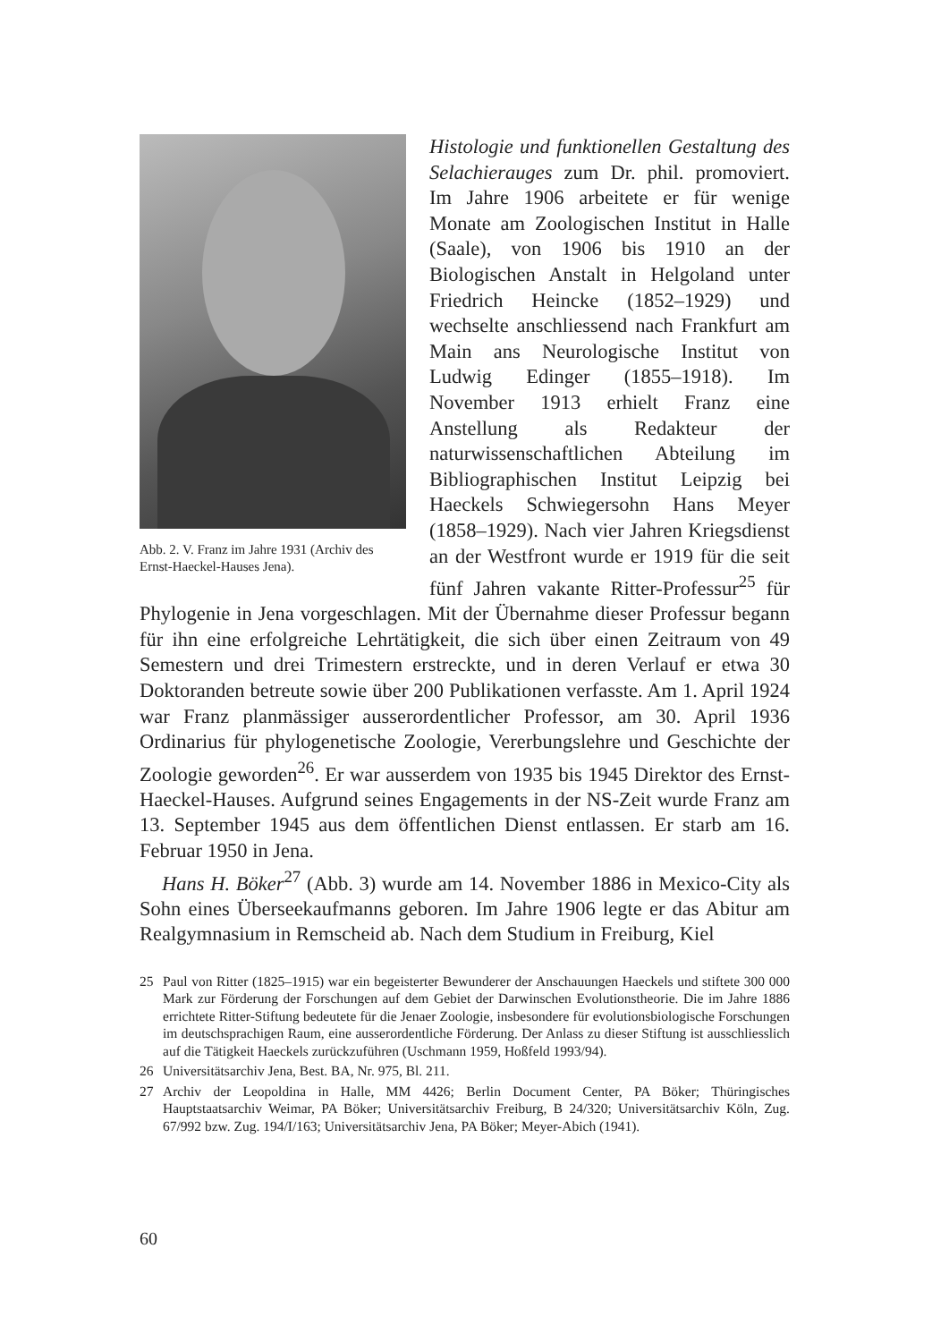Abb. 2. V. Franz im Jahre 1931 (Archiv des Ernst-Haeckel-Hauses Jena).
Histologie und funktionellen Gestaltung des Selachierauges zum Dr. phil. promoviert. Im Jahre 1906 arbeitete er für wenige Monate am Zoologischen Institut in Halle (Saale), von 1906 bis 1910 an der Biologischen Anstalt in Helgoland unter Friedrich Heincke (1852–1929) und wechselte anschliessend nach Frankfurt am Main ans Neurologische Institut von Ludwig Edinger (1855–1918). Im November 1913 erhielt Franz eine Anstellung als Redakteur der naturwissenschaftlichen Abteilung im Bibliographischen Institut Leipzig bei Haeckels Schwiegersohn Hans Meyer (1858–1929). Nach vier Jahren Kriegsdienst an der Westfront wurde er 1919 für die seit fünf Jahren vakante Ritter-Professur<sup>25</sup> für Phylogenie in Jena vorgeschlagen. Mit der Übernahme dieser Professur begann für ihn eine erfolgreiche Lehrtätigkeit, die sich über einen Zeitraum von 49 Semestern und drei Trimestern erstreckte, und in deren Verlauf er etwa 30 Doktoranden betreute sowie über 200 Publikationen verfasste. Am 1. April 1924 war Franz planmässiger ausserordentlicher Professor, am 30. April 1936 Ordinarius für phylogenetische Zoologie, Vererbungslehre und Geschichte der Zoologie geworden<sup>26</sup>. Er war ausserdem von 1935 bis 1945 Direktor des Ernst-Haeckel-Hauses. Aufgrund seines Engagements in der NS-Zeit wurde Franz am 13. September 1945 aus dem öffentlichen Dienst entlassen. Er starb am 16. Februar 1950 in Jena.
Hans H. Böker<sup>27</sup> (Abb. 3) wurde am 14. November 1886 in Mexico-City als Sohn eines Überseekaufmanns geboren. Im Jahre 1906 legte er das Abitur am Realgymnasium in Remscheid ab. Nach dem Studium in Freiburg, Kiel
25 Paul von Ritter (1825–1915) war ein begeisterter Bewunderer der Anschauungen Haeckels und stiftete 300 000 Mark zur Förderung der Forschungen auf dem Gebiet der Darwinschen Evolutionstheorie. Die im Jahre 1886 errichtete Ritter-Stiftung bedeutete für die Jenaer Zoologie, insbesondere für evolutionsbiologische Forschungen im deutschsprachigen Raum, eine ausserordentliche Förderung. Der Anlass zu dieser Stiftung ist ausschliesslich auf die Tätigkeit Haeckels zurückzuführen (Uschmann 1959, Hoßfeld 1993/94).
26 Universitätsarchiv Jena, Best. BA, Nr. 975, Bl. 211.
27 Archiv der Leopoldina in Halle, MM 4426; Berlin Document Center, PA Böker; Thüringisches Hauptstaatsarchiv Weimar, PA Böker; Universitätsarchiv Freiburg, B 24/320; Universitätsarchiv Köln, Zug. 67/992 bzw. Zug. 194/I/163; Universitätsarchiv Jena, PA Böker; Meyer-Abich (1941).
60